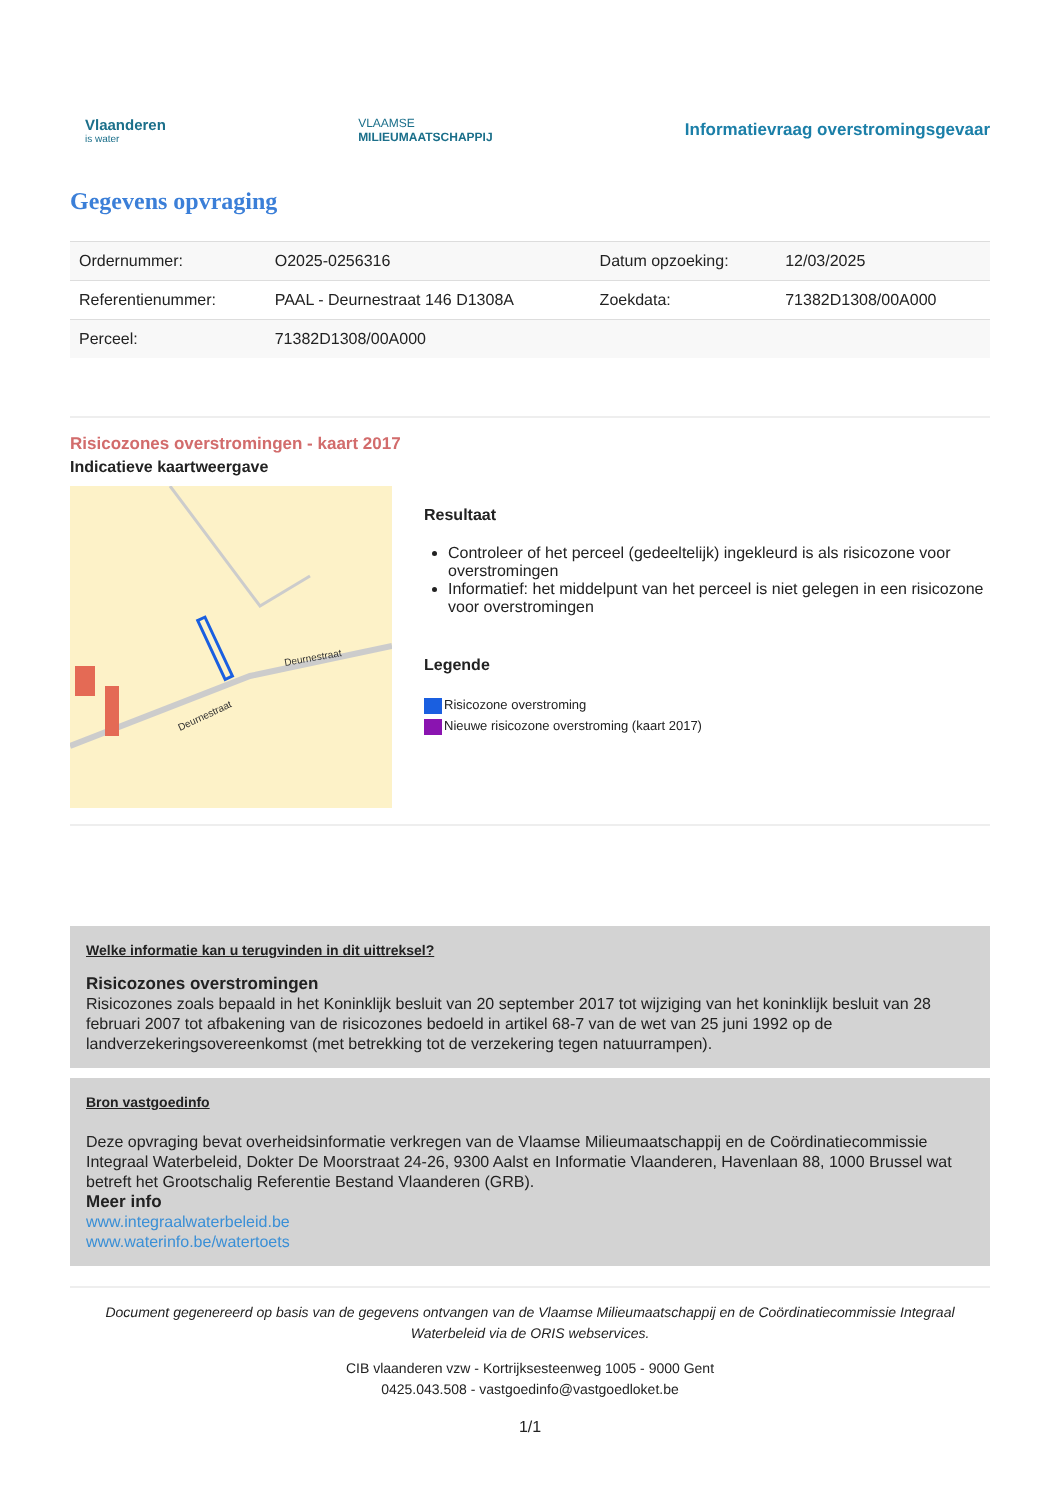Vlaanderen
is water
VLAAMSE
MILIEUMAATSCHAPPIJ
Informatievraag overstromingsgevaar
Gegevens opvraging
| Ordernummer: | O2025-0256316 | Datum opzoeking: | 12/03/2025 |
| Referentienummer: | PAAL - Deurnestraat 146 D1308A | Zoekdata: | 71382D1308/00A000 |
| Perceel: | 71382D1308/00A000 | | |
Risicozones overstromingen - kaart 2017
Indicatieve kaartweergave
Deurnestraat
Deurnestraat
Resultaat
Controleer of het perceel (gedeeltelijk) ingekleurd is als risicozone voor overstromingen
Informatief: het middelpunt van het perceel is niet gelegen in een risicozone voor overstromingen
Legende
Risicozone overstroming
Nieuwe risicozone overstroming (kaart 2017)
Welke informatie kan u terugvinden in dit uittreksel?
Risicozones overstromingen
Risicozones zoals bepaald in het Koninklijk besluit van 20 september 2017 tot wijziging van het koninklijk besluit van 28 februari 2007 tot afbakening van de risicozones bedoeld in artikel 68-7 van de wet van 25 juni 1992 op de landverzekeringsovereenkomst (met betrekking tot de verzekering tegen natuurrampen).
Bron vastgoedinfo
Deze opvraging bevat overheidsinformatie verkregen van de Vlaamse Milieumaatschappij en de Coördinatiecommissie Integraal Waterbeleid, Dokter De Moorstraat 24-26, 9300 Aalst en Informatie Vlaanderen, Havenlaan 88, 1000 Brussel wat betreft het Grootschalig Referentie Bestand Vlaanderen (GRB).
Meer info
www.integraalwaterbeleid.be
www.waterinfo.be/watertoets
Document gegenereerd op basis van de gegevens ontvangen van de Vlaamse Milieumaatschappij en de Coördinatiecommissie Integraal Waterbeleid via de ORIS webservices.
CIB vlaanderen vzw - Kortrijksesteenweg 1005 - 9000 Gent
0425.043.508 - vastgoedinfo@vastgoedloket.be
1/1